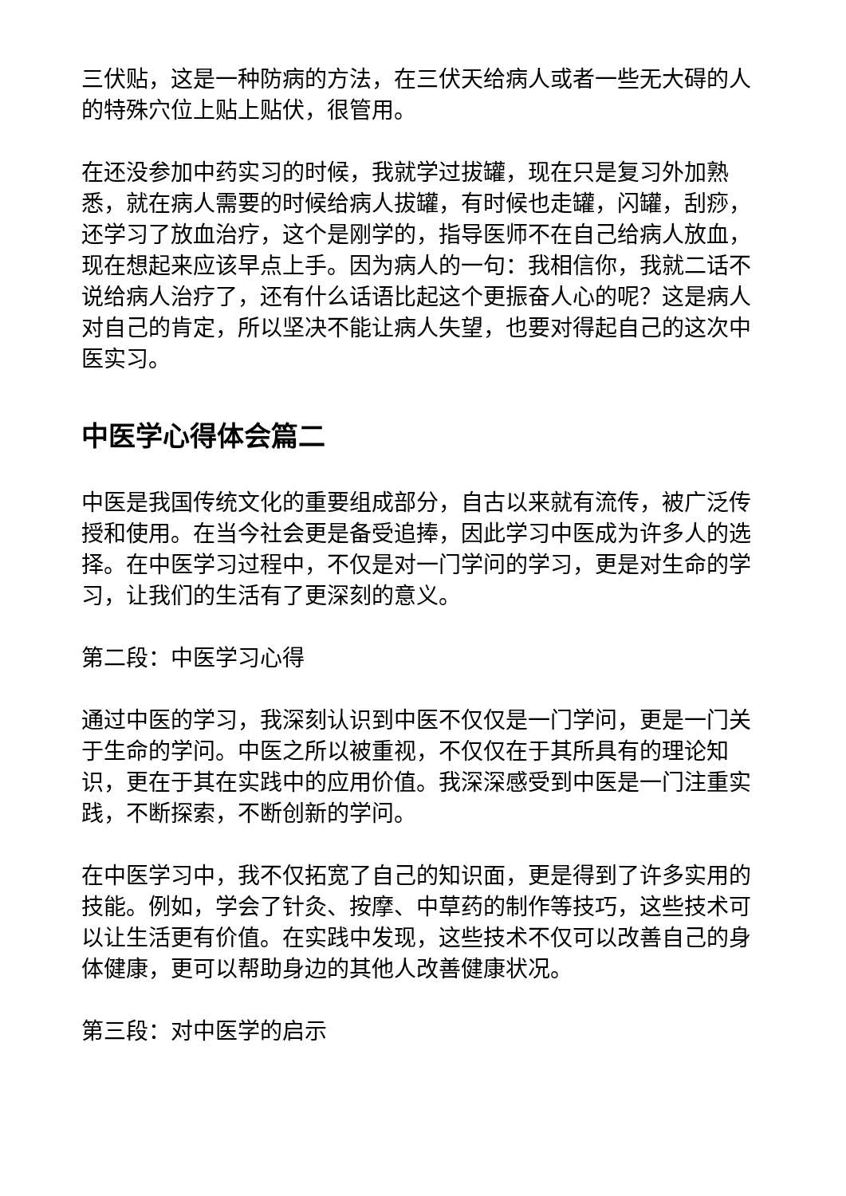三伏贴，这是一种防病的方法，在三伏天给病人或者一些无大碍的人的特殊穴位上贴上贴伏，很管用。
在还没参加中药实习的时候，我就学过拔罐，现在只是复习外加熟悉，就在病人需要的时候给病人拔罐，有时候也走罐，闪罐，刮痧，还学习了放血治疗，这个是刚学的，指导医师不在自己给病人放血，现在想起来应该早点上手。因为病人的一句：我相信你，我就二话不说给病人治疗了，还有什么话语比起这个更振奋人心的呢？这是病人对自己的肯定，所以坚决不能让病人失望，也要对得起自己的这次中医实习。
中医学心得体会篇二
中医是我国传统文化的重要组成部分，自古以来就有流传，被广泛传授和使用。在当今社会更是备受追捧，因此学习中医成为许多人的选择。在中医学习过程中，不仅是对一门学问的学习，更是对生命的学习，让我们的生活有了更深刻的意义。
第二段：中医学习心得
通过中医的学习，我深刻认识到中医不仅仅是一门学问，更是一门关于生命的学问。中医之所以被重视，不仅仅在于其所具有的理论知识，更在于其在实践中的应用价值。我深深感受到中医是一门注重实践，不断探索，不断创新的学问。
在中医学习中，我不仅拓宽了自己的知识面，更是得到了许多实用的技能。例如，学会了针灸、按摩、中草药的制作等技巧，这些技术可以让生活更有价值。在实践中发现，这些技术不仅可以改善自己的身体健康，更可以帮助身边的其他人改善健康状况。
第三段：对中医学的启示